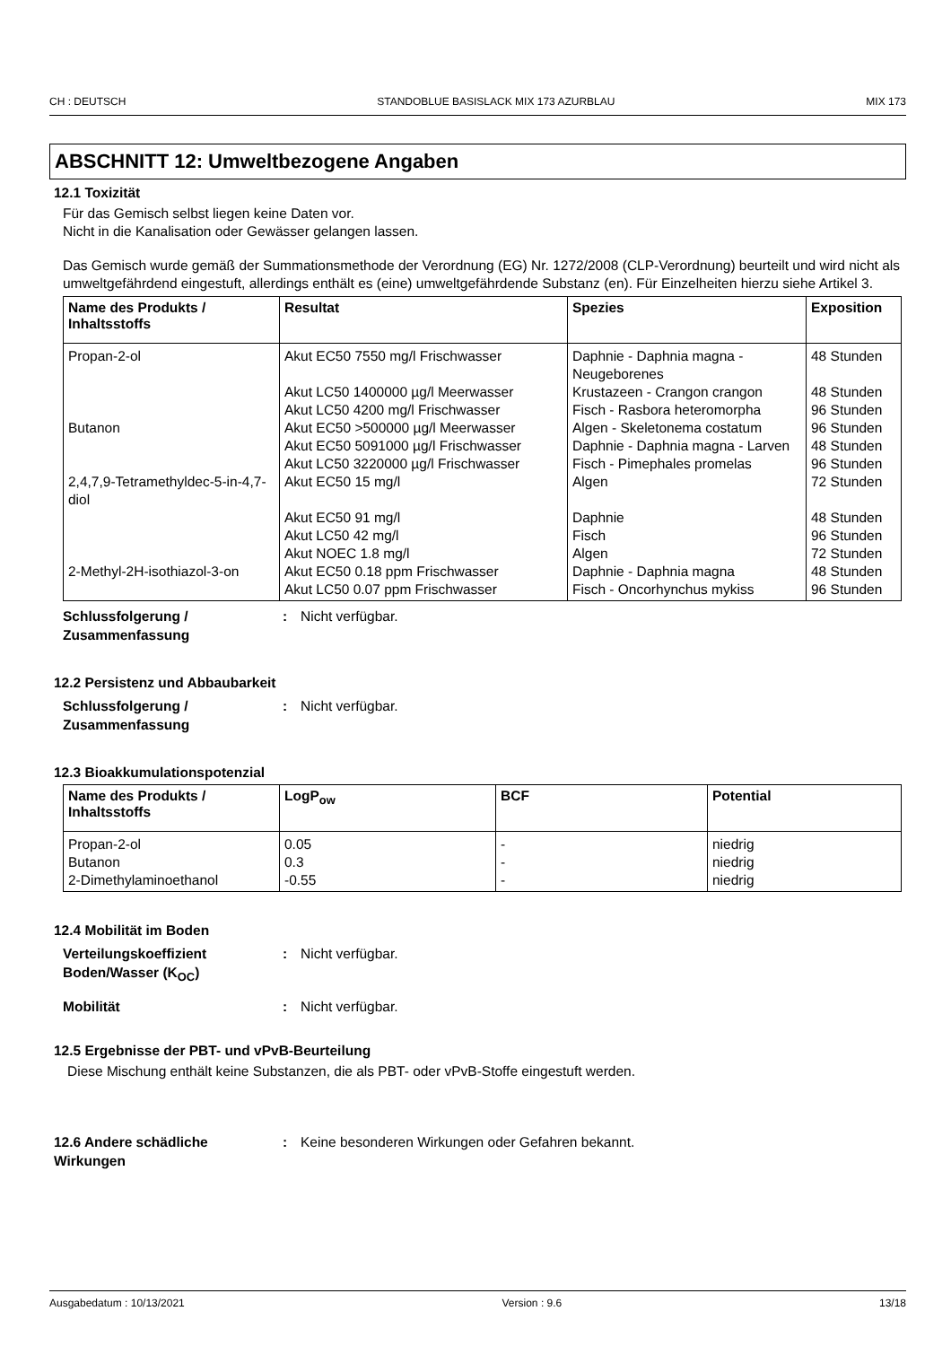CH : DEUTSCH STANDOBLUE BASISLACK MIX 173 AZURBLAU MIX 173
ABSCHNITT 12: Umweltbezogene Angaben
12.1 Toxizität
Für das Gemisch selbst liegen keine Daten vor.
Nicht in die Kanalisation oder Gewässer gelangen lassen.
Das Gemisch wurde gemäß der Summationsmethode der Verordnung (EG) Nr. 1272/2008 (CLP-Verordnung) beurteilt und wird nicht als umweltgefährdend eingestuft, allerdings enthält es (eine) umweltgefährdende Substanz (en). Für Einzelheiten hierzu siehe Artikel 3.
| Name des Produkts / Inhaltsstoffs | Resultat | Spezies | Exposition |
| --- | --- | --- | --- |
| Propan-2-ol | Akut EC50 7550 mg/l Frischwasser | Daphnie - Daphnia magna - Neugeborenes | 48 Stunden |
| | Akut LC50 1400000 µg/l Meerwasser | Krustazeen - Crangon crangon | 48 Stunden |
| | Akut LC50 4200 mg/l Frischwasser | Fisch - Rasbora heteromorpha | 96 Stunden |
| Butanon | Akut EC50 >500000 µg/l Meerwasser | Algen - Skeletonema costatum | 96 Stunden |
| | Akut EC50 5091000 µg/l Frischwasser | Daphnie - Daphnia magna - Larven | 48 Stunden |
| | Akut LC50 3220000 µg/l Frischwasser | Fisch - Pimephales promelas | 96 Stunden |
| 2,4,7,9-Tetramethyldec-5-in-4,7-diol | Akut EC50 15 mg/l | Algen | 72 Stunden |
| | Akut EC50 91 mg/l | Daphnie | 48 Stunden |
| | Akut LC50 42 mg/l | Fisch | 96 Stunden |
| | Akut NOEC 1.8 mg/l | Algen | 72 Stunden |
| 2-Methyl-2H-isothiazol-3-on | Akut EC50 0.18 ppm Frischwasser | Daphnie - Daphnia magna | 48 Stunden |
| | Akut LC50 0.07 ppm Frischwasser | Fisch - Oncorhynchus mykiss | 96 Stunden |
Schlussfolgerung / Zusammenfassung
: Nicht verfügbar.
12.2 Persistenz und Abbaubarkeit
Schlussfolgerung / Zusammenfassung
: Nicht verfügbar.
12.3 Bioakkumulationspotenzial
| Name des Produkts / Inhaltsstoffs | LogP<sub>ow</sub> | BCF | Potential |
| --- | --- | --- | --- |
| Propan-2-ol | 0.05 | - | niedrig |
| Butanon | 0.3 | - | niedrig |
| 2-Dimethylaminoethanol | -0.55 | - | niedrig |
12.4 Mobilität im Boden
Verteilungskoeffizient Boden/Wasser (K<sub>OC</sub>)
: Nicht verfügbar.
Mobilität : Nicht verfügbar.
12.5 Ergebnisse der PBT- und vPvB-Beurteilung
Diese Mischung enthält keine Substanzen, die als PBT- oder vPvB-Stoffe eingestuft werden.
12.6 Andere schädliche Wirkungen
: Keine besonderen Wirkungen oder Gefahren bekannt.
Ausgabedatum : 10/13/2021 Version : 9.6 13/18